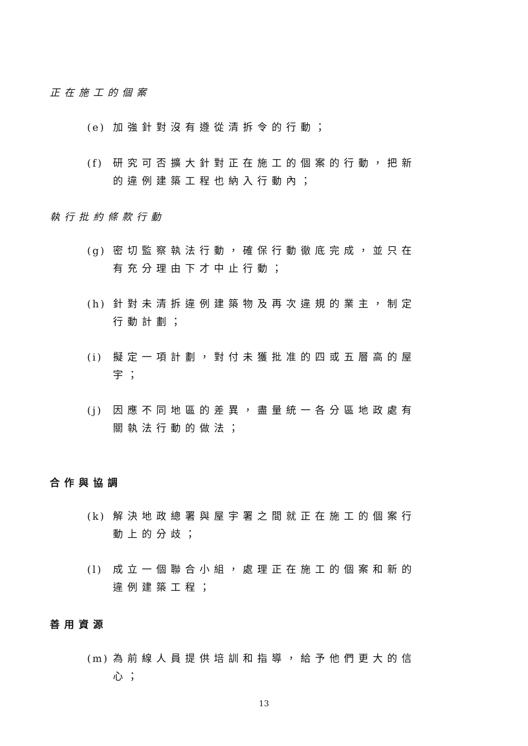正在施工的個案
(e) 加強針對沒有遵從清拆令的行動；
(f) 研究可否擴大針對正在施工的個案的行動，把新的違例建築工程也納入行動內；
執行批約條款行動
(g) 密切監察執法行動，確保行動徹底完成，並只在有充分理由下才中止行動；
(h) 針對未清拆違例建築物及再次違規的業主，制定行動計劃；
(i) 擬定一項計劃，對付未獲批准的四或五層高的屋宇；
(j) 因應不同地區的差異，盡量統一各分區地政處有關執法行動的做法；
合作與協調
(k) 解決地政總署與屋宇署之間就正在施工的個案行動上的分歧；
(l) 成立一個聯合小組，處理正在施工的個案和新的違例建築工程；
善用資源
(m) 為前線人員提供培訓和指導，給予他們更大的信心；
13